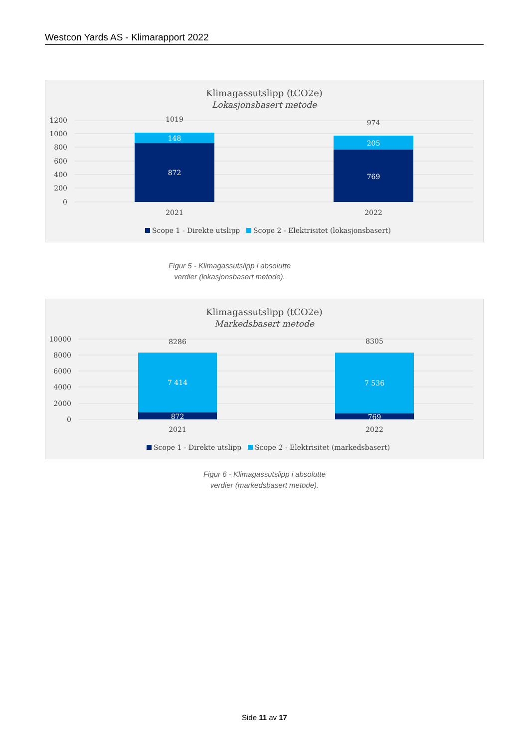Westcon Yards AS - Klimarapport 2022
Klimagassutslipp (tCO2e)
Lokasjonsbasert metode
1200
1000
800
600
400
200
0
1019
974
148
872
205
769
2021
2022
Scope 1 - Direkte utslipp
Scope 2 - Elektrisitet (lokasjonsbasert)
Figur 5 - Klimagassutslipp i absolutte
verdier (lokasjonsbasert metode).
Klimagassutslipp (tCO2e)
Markedsbasert metode
10000
8000
6000
4000
2000
0
8286
8305
7 414
7 536
872
769
2021
2022
Scope 1 - Direkte utslipp
Scope 2 - Elektrisitet (markedsbasert)
Figur 6 - Klimagassutslipp i absolutte
verdier (markedsbasert metode).
Side 11 av 17